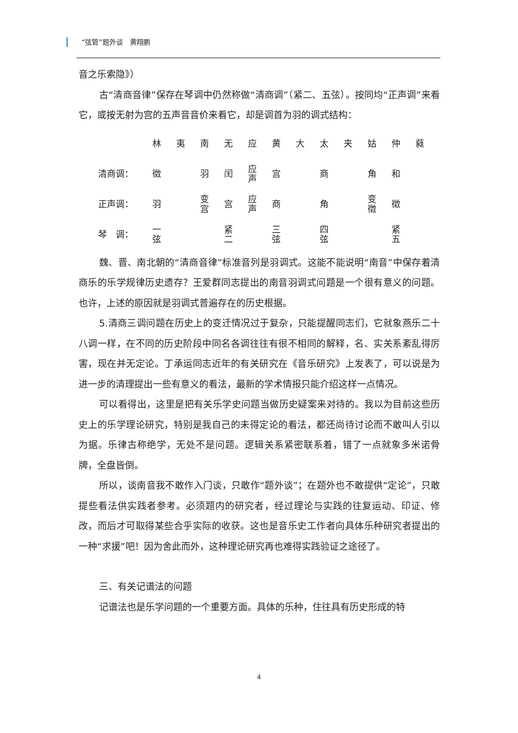“弦管”题外谈　黄翔鹏
音之乐索隐》）
古“清商音律”保存在琴调中仍然称做“清商调”（紧二、五弦）。按同均“正声调”来看它，或按无射为宫的五声音音价来看它，却是调首为羽的调式结构：
| | 林 | 夷 | 南 | 无 | 应 | 黄 | 大 | 太 | 夹 | 姑 | 仲 | 蕤 |
| 清商调： | 徵 | | 羽 | 闰 | 应 声 | 宫 | | 商 | | 角 | 和 | |
| 正声调： | 羽 | | 变 宫 | 宫 | 应 声 | 商 | | 角 | | 变 徵 | 徵 | |
| 琴 调： | 一 弦 | | | 紧 二 | | 三 弦 | | 四 弦 | | | 紧 五 | |
魏、晋、南北朝的“清商音律”标准音列是羽调式。这能不能说明“南音”中保存着清商乐的乐学规律历史遗存？王爱群同志提出的南音羽调式问题是一个很有意义的问题。也许，上述的原因就是羽调式普遍存在的历史根据。
5.清商三调问题在历史上的变迁情况过于复杂，只能提醒同志们，它就象燕乐二十八调一样，在不同的历史阶段中同名各调往往有很不相同的解释，名、实关系紊乱得厉害，现在并无定论。丁承运同志近年的有关研究在《音乐研究》上发表了，可以说是为进一步的清理提出一些有意义的看法，最新的学术情报只能介绍这样一点情况。
可以看得出，这里是把有关乐学史问题当做历史疑案来对待的。我以为目前这些历史上的乐学理论研究，特别是我自己的未得定论的看法，都还尚待讨论而不敢叫人引以为据。乐律古称绝学，无处不是问题。逻辑关系紧密联系着，错了一点就象多米诺骨牌，全盘皆倒。
所以，谈南音我不敢作入门谈，只敢作“题外谈”；在题外也不敢提供“定论”，只敢提些看法供实践者参考。必须题内的研究者，经过理论与实践的往复运动、印证、修改，而后才可取得某些合乎实际的收获。这也是音乐史工作者向具体乐种研究者提出的一种“求援”吧！因为舍此而外，这种理论研究再也难得实践验证之途径了。
三、有关记谱法的问题
记谱法也是乐学问题的一个重要方面。具体的乐种，住往具有历史形成的特
4